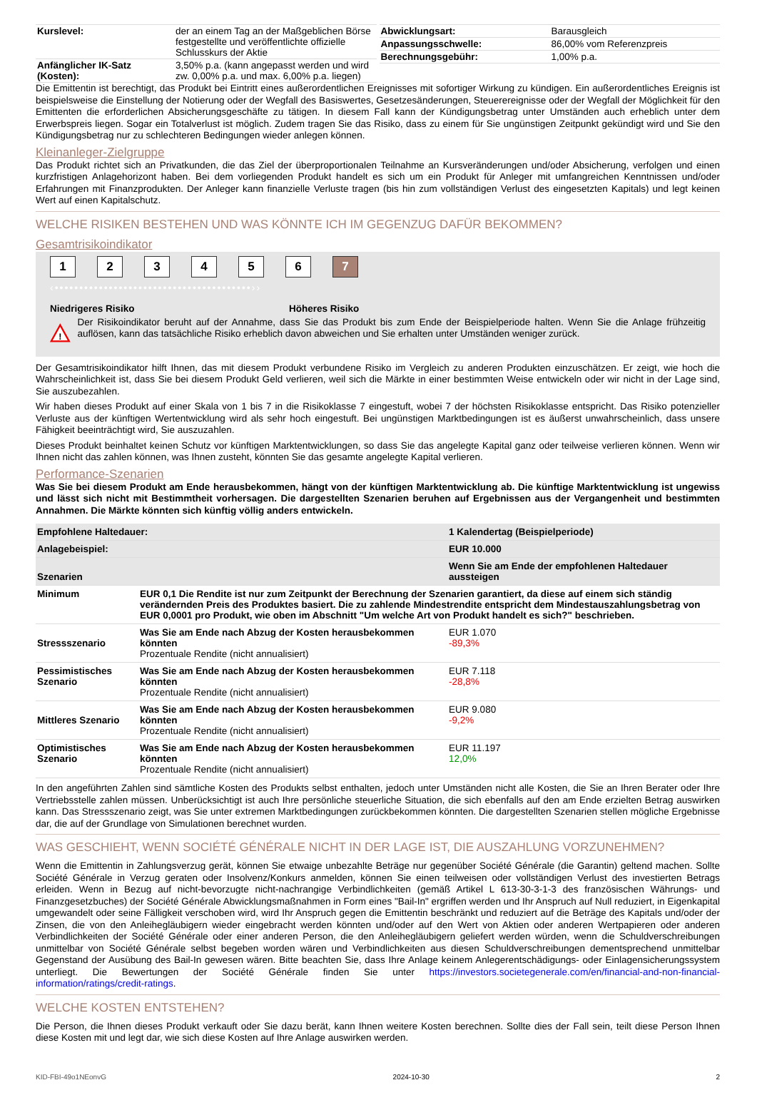| Kurslevel: | der an einem Tag an der Maßgeblichen Börse festgestellte und veröffentlichte offizielle Schlusskurs der Aktie |
| Anfänglicher IK-Satz (Kosten): | 3,50% p.a. (kann angepasst werden und wird zw. 0,00% p.a. und max. 6,00% p.a. liegen) |
| Abwicklungsart: | Barausgleich |
| Anpassungsschwelle: | 86,00% vom Referenzpreis |
| Berechnungsgebühr: | 1,00% p.a. |
Die Emittentin ist berechtigt, das Produkt bei Eintritt eines außerordentlichen Ereignisses mit sofortiger Wirkung zu kündigen. Ein außerordentliches Ereignis ist beispielsweise die Einstellung der Notierung oder der Wegfall des Basiswertes, Gesetzesänderungen, Steuerereignisse oder der Wegfall der Möglichkeit für den Emittenten die erforderlichen Absicherungsgeschäfte zu tätigen. In diesem Fall kann der Kündigungsbetrag unter Umständen auch erheblich unter dem Erwerbspreis liegen. Sogar ein Totalverlust ist möglich. Zudem tragen Sie das Risiko, dass zu einem für Sie ungünstigen Zeitpunkt gekündigt wird und Sie den Kündigungsbetrag nur zu schlechteren Bedingungen wieder anlegen können.
Kleinanleger-Zielgruppe
Das Produkt richtet sich an Privatkunden, die das Ziel der überproportionalen Teilnahme an Kursveränderungen und/oder Absicherung, verfolgen und einen kurzfristigen Anlagehorizont haben. Bei dem vorliegenden Produkt handelt es sich um ein Produkt für Anleger mit umfangreichen Kenntnissen und/oder Erfahrungen mit Finanzprodukten. Der Anleger kann finanzielle Verluste tragen (bis hin zum vollständigen Verlust des eingesetzten Kapitals) und legt keinen Wert auf einen Kapitalschutz.
WELCHE RISIKEN BESTEHEN UND WAS KÖNNTE ICH IM GEGENZUG DAFÜR BEKOMMEN?
Gesamtrisikoindikator
123456 7
‹••••••••••••••••••••••••••••••••••••••••››
Niedrigeres Risiko Höheres Risiko
!
Der Risikoindikator beruht auf der Annahme, dass Sie das Produkt bis zum Ende der Beispielperiode halten. Wenn Sie die Anlage frühzeitig auflösen, kann das tatsächliche Risiko erheblich davon abweichen und Sie erhalten unter Umständen weniger zurück.
Der Gesamtrisikoindikator hilft Ihnen, das mit diesem Produkt verbundene Risiko im Vergleich zu anderen Produkten einzuschätzen. Er zeigt, wie hoch die Wahrscheinlichkeit ist, dass Sie bei diesem Produkt Geld verlieren, weil sich die Märkte in einer bestimmten Weise entwickeln oder wir nicht in der Lage sind, Sie auszubezahlen.
Wir haben dieses Produkt auf einer Skala von 1 bis 7 in die Risikoklasse 7 eingestuft, wobei 7 der höchsten Risikoklasse entspricht. Das Risiko potenzieller Verluste aus der künftigen Wertentwicklung wird als sehr hoch eingestuft. Bei ungünstigen Marktbedingungen ist es äußerst unwahrscheinlich, dass unsere Fähigkeit beeinträchtigt wird, Sie auszuzahlen.
Dieses Produkt beinhaltet keinen Schutz vor künftigen Marktentwicklungen, so dass Sie das angelegte Kapital ganz oder teilweise verlieren können. Wenn wir Ihnen nicht das zahlen können, was Ihnen zusteht, könnten Sie das gesamte angelegte Kapital verlieren.
Performance-Szenarien
Was Sie bei diesem Produkt am Ende herausbekommen, hängt von der künftigen Marktentwicklung ab. Die künftige Marktentwicklung ist ungewiss und lässt sich nicht mit Bestimmtheit vorhersagen. Die dargestellten Szenarien beruhen auf Ergebnissen aus der Vergangenheit und bestimmten Annahmen. Die Märkte könnten sich künftig völlig anders entwickeln.
| Empfohlene Haltedauer: | | 1 Kalendertag (Beispielperiode) |
| Anlagebeispiel: | | EUR 10.000 |
| Szenarien | | Wenn Sie am Ende der empfohlenen Haltedauer aussteigen |
| Minimum | EUR 0,1 Die Rendite ist nur zum Zeitpunkt der Berechnung der Szenarien garantiert, da diese auf einem sich ständig verändernden Preis des Produktes basiert. Die zu zahlende Mindestrendite entspricht dem Mindestauszahlungsbetrag von EUR 0,0001 pro Produkt, wie oben im Abschnitt "Um welche Art von Produkt handelt es sich?" beschrieben. | |
| Stressszenario | Was Sie am Ende nach Abzug der Kosten herausbekommen könnten Prozentuale Rendite (nicht annualisiert) | EUR 1.070 -89,3% |
| Pessimistisches Szenario | Was Sie am Ende nach Abzug der Kosten herausbekommen könnten Prozentuale Rendite (nicht annualisiert) | EUR 7.118 -28,8% |
| Mittleres Szenario | Was Sie am Ende nach Abzug der Kosten herausbekommen könnten Prozentuale Rendite (nicht annualisiert) | EUR 9.080 -9,2% |
| Optimistisches Szenario | Was Sie am Ende nach Abzug der Kosten herausbekommen könnten Prozentuale Rendite (nicht annualisiert) | EUR 11.197 12,0% |
In den angeführten Zahlen sind sämtliche Kosten des Produkts selbst enthalten, jedoch unter Umständen nicht alle Kosten, die Sie an Ihren Berater oder Ihre Vertriebsstelle zahlen müssen. Unberücksichtigt ist auch Ihre persönliche steuerliche Situation, die sich ebenfalls auf den am Ende erzielten Betrag auswirken kann. Das Stressszenario zeigt, was Sie unter extremen Marktbedingungen zurückbekommen könnten. Die dargestellten Szenarien stellen mögliche Ergebnisse dar, die auf der Grundlage von Simulationen berechnet wurden.
WAS GESCHIEHT, WENN SOCIÉTÉ GÉNÉRALE NICHT IN DER LAGE IST, DIE AUSZAHLUNG VORZUNEHMEN?
Wenn die Emittentin in Zahlungsverzug gerät, können Sie etwaige unbezahlte Beträge nur gegenüber Société Générale (die Garantin) geltend machen. Sollte Société Générale in Verzug geraten oder Insolvenz/Konkurs anmelden, können Sie einen teilweisen oder vollständigen Verlust des investierten Betrags erleiden. Wenn in Bezug auf nicht-bevorzugte nicht-nachrangige Verbindlichkeiten (gemäß Artikel L 613-30-3-1-3 des französischen Währungs- und Finanzgesetzbuches) der Société Générale Abwicklungsmaßnahmen in Form eines "Bail-In" ergriffen werden und Ihr Anspruch auf Null reduziert, in Eigenkapital umgewandelt oder seine Fälligkeit verschoben wird, wird Ihr Anspruch gegen die Emittentin beschränkt und reduziert auf die Beträge des Kapitals und/oder der Zinsen, die von den Anleihegläubigern wieder eingebracht werden könnten und/oder auf den Wert von Aktien oder anderen Wertpapieren oder anderen Verbindlichkeiten der Société Générale oder einer anderen Person, die den Anleihegläubigern geliefert werden würden, wenn die Schuldverschreibungen unmittelbar von Société Générale selbst begeben worden wären und Verbindlichkeiten aus diesen Schuldverschreibungen dementsprechend unmittelbar Gegenstand der Ausübung des Bail-In gewesen wären. Bitte beachten Sie, dass Ihre Anlage keinem Anlegerentschädigungs- oder Einlagensicherungssystem unterliegt. Die Bewertungen der Société Générale finden Sie unter https://investors.societegenerale.com/en/financial-and-non-financial-information/ratings/credit-ratings.
WELCHE KOSTEN ENTSTEHEN?
Die Person, die Ihnen dieses Produkt verkauft oder Sie dazu berät, kann Ihnen weitere Kosten berechnen. Sollte dies der Fall sein, teilt diese Person Ihnen diese Kosten mit und legt dar, wie sich diese Kosten auf Ihre Anlage auswirken werden.
KID-FBI-49o1NEonvG 2024-10-30 2